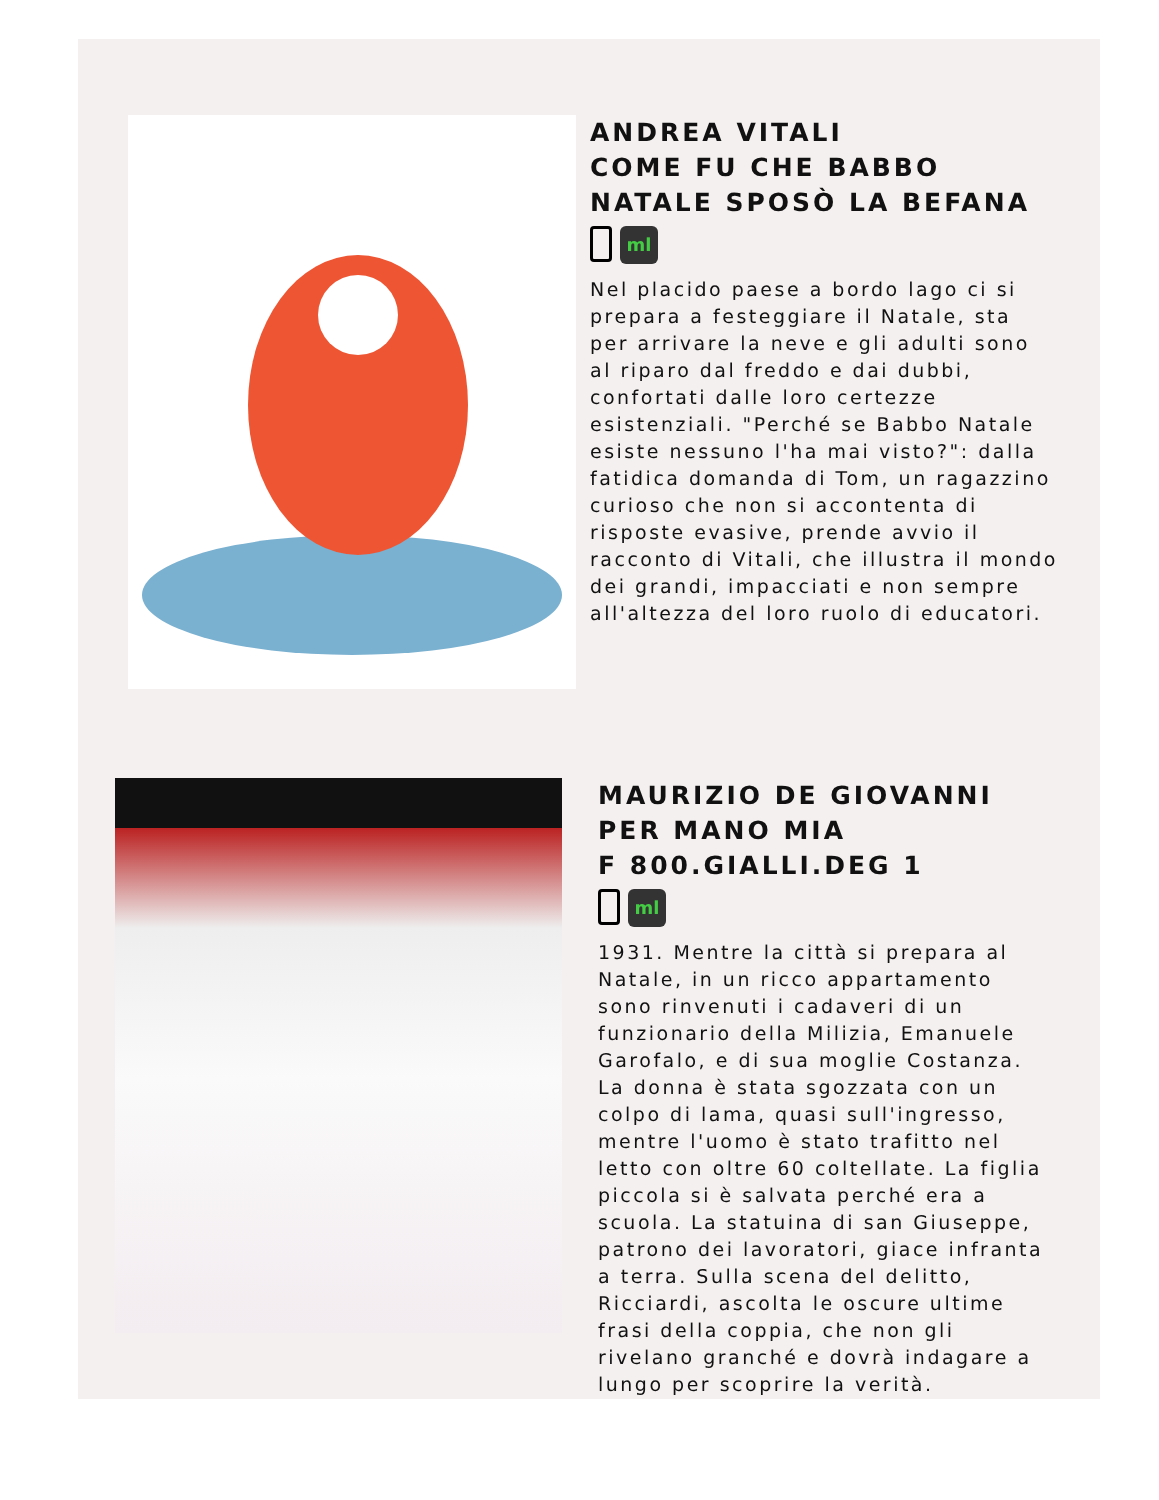ANDREA VITALI
COME FU CHE BABBO
NATALE SPOSÒ LA BEFANA
ml
Nel placido paese a bordo lago ci si prepara a festeggiare il Natale, sta per arrivare la neve e gli adulti sono al riparo dal freddo e dai dubbi, confortati dalle loro certezze esistenziali. "Perché se Babbo Natale esiste nessuno l'ha mai visto?": dalla fatidica domanda di Tom, un ragazzino curioso che non si accontenta di risposte evasive, prende avvio il racconto di Vitali, che illustra il mondo dei grandi, impacciati e non sempre all'altezza del loro ruolo di educatori.
MAURIZIO DE GIOVANNI
PER MANO MIA
F 800.GIALLI.DEG 1
ml
1931. Mentre la città si prepara al Natale, in un ricco appartamento sono rinvenuti i cadaveri di un funzionario della Milizia, Emanuele Garofalo, e di sua moglie Costanza. La donna è stata sgozzata con un colpo di lama, quasi sull'ingresso, mentre l'uomo è stato trafitto nel letto con oltre 60 coltellate. La figlia piccola si è salvata perché era a scuola. La statuina di san Giuseppe, patrono dei lavoratori, giace infranta a terra. Sulla scena del delitto, Ricciardi, ascolta le oscure ultime frasi della coppia, che non gli rivelano granché e dovrà indagare a lungo per scoprire la verità.